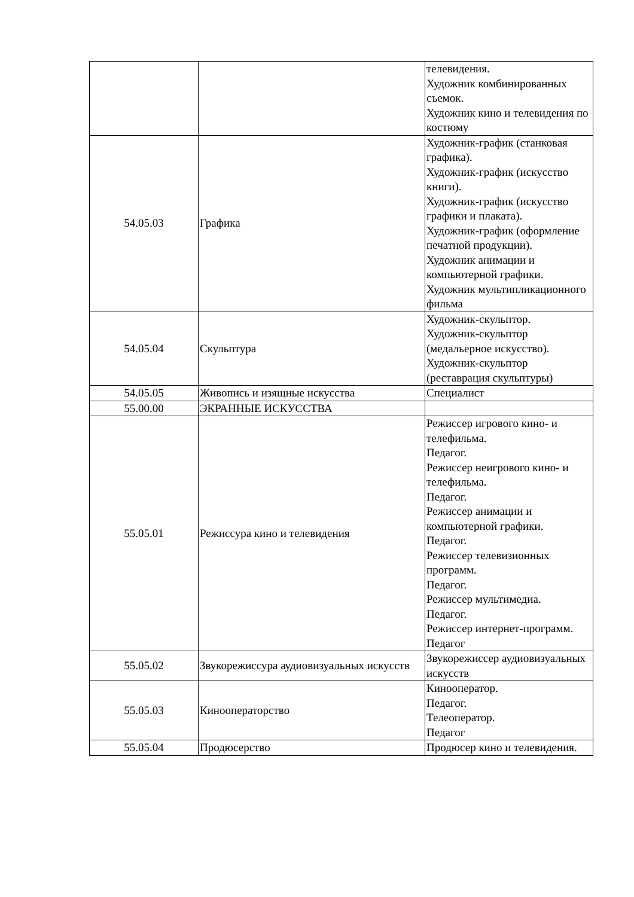| | | телевидения. Художник комбинированных съемок. Художник кино и телевидения по костюму |
| 54.05.03 | Графика | Художник-график (станковая графика). Художник-график (искусство книги). Художник-график (искусство графики и плаката). Художник-график (оформление печатной продукции). Художник анимации и компьютерной графики. Художник мультипликационного фильма |
| 54.05.04 | Скульптура | Художник-скульптор. Художник-скульптор (медальерное искусство). Художник-скульптор (реставрация скульптуры) |
| 54.05.05 | Живопись и изящные искусства | Специалист |
| 55.00.00 | ЭКРАННЫЕ ИСКУССТВА | |
| 55.05.01 | Режиссура кино и телевидения | Режиссер игрового кино- и телефильма. Педагог. Режиссер неигрового кино- и телефильма. Педагог. Режиссер анимации и компьютерной графики. Педагог. Режиссер телевизионных программ. Педагог. Режиссер мультимедиа. Педагог. Режиссер интернет-программ. Педагог |
| 55.05.02 | Звукорежиссура аудиовизуальных искусств | Звукорежиссер аудиовизуальных искусств |
| 55.05.03 | Кинооператорство | Кинооператор. Педагог. Телеоператор. Педагог |
| 55.05.04 | Продюсерство | Продюсер кино и телевидения. |